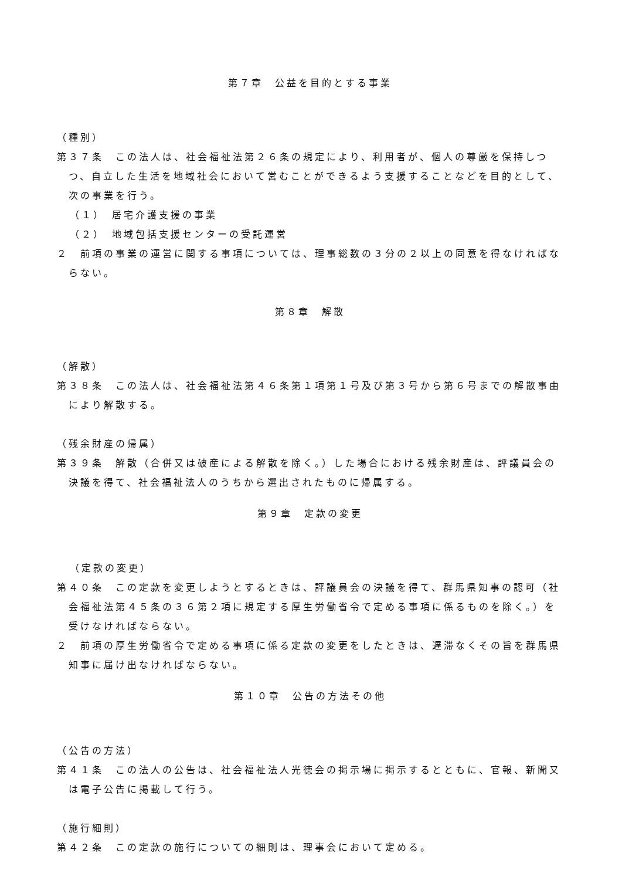第７章　公益を目的とする事業
（種別）
第３７条　この法人は、社会福祉法第２６条の規定により、利用者が、個人の尊厳を保持しつつ、自立した生活を地域社会において営むことができるよう支援することなどを目的として、次の事業を行う。
（１）　居宅介護支援の事業
（２）　地域包括支援センターの受託運営
２　前項の事業の運営に関する事項については、理事総数の３分の２以上の同意を得なければならない。
第８章　解散
（解散）
第３８条　この法人は、社会福祉法第４６条第１項第１号及び第３号から第６号までの解散事由により解散する。
（残余財産の帰属）
第３９条　解散（合併又は破産による解散を除く。）した場合における残余財産は、評議員会の決議を得て、社会福祉法人のうちから選出されたものに帰属する。
第９章　定款の変更
（定款の変更）
第４０条　この定款を変更しようとするときは、評議員会の決議を得て、群馬県知事の認可（社会福祉法第４５条の３６第２項に規定する厚生労働省令で定める事項に係るものを除く。）を受けなければならない。
２　前項の厚生労働省令で定める事項に係る定款の変更をしたときは、遅滞なくその旨を群馬県知事に届け出なければならない。
第１０章　公告の方法その他
（公告の方法）
第４１条　この法人の公告は、社会福祉法人光徳会の掲示場に掲示するとともに、官報、新聞又は電子公告に掲載して行う。
（施行細則）
第４２条　この定款の施行についての細則は、理事会において定める。